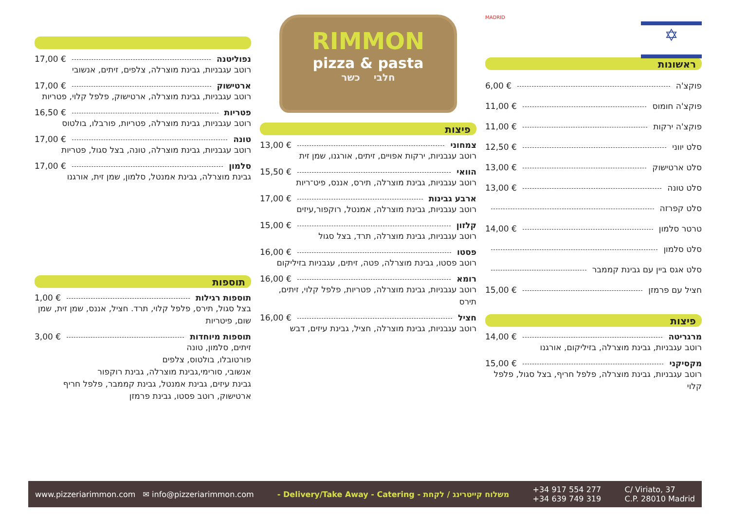✡
MADRID
ראשונות
פוקצ'ה 6,00 €
פוקצ'ה חומוס 11,00 €
פוקצ'ה ירקות 11,00 €
סלט יווני 12,50 €
סלט ארטישוק 13,00 €
סלט טונה 13,00 €
סלט קפרזה
טרטר סלמון 14,00 €
סלט סלמון
סלט אגס ביין עם גבינת קממבר
חציל עם פרמזן 15,00 €
פיצות
מרגריטה 14,00 €
רוטב עגבניות, גבינת מוצרלה, בזיליקום, אורגנו
מקסיקני 15,00 €
רוטב עגבניות, גבינת מוצרלה, פלפל חריף, בצל סגול, פלפל קלוי
RIMMON
pizza & pasta
חלבי כשר
פיצות
צמחוני 13,00 €
רוטב עגבניות, ירקות אפויים, זיתים, אורגנו, שמן זית
הוואי 15,50 €
רוטב עגבניות, גבינת מוצרלה, תירס, אננס, פיט־ריות
ארבע גבינות 17,00 €
רוטב עגבניות, גבינת מוצרלה, אמנטל, רוקפור,עיזים
קלזון 15,00 €
רוטב עגבניות, גבינת מוצרלה, תרד, בצל סגול
פסטו 16,00 €
רוטב פסטו, גבינת מוצרלה, פטה, זיתים, עגבניות בזיליקום
רומא 16,00 €
רוטב עגבניות, גבינת מוצרלה, פטריות, פלפל קלוי, זיתים, תירס
חציל 16,00 €
רוטב עגבניות, גבינת מוצרלה, חציל, גבינת עיזים, דבש
נפוליטנה 17,00 €
רוטב עגבניות, גבינת מוצרלה, צלפים, זיתים, אנשובי
ארטישוק 17,00 €
רוטב עגבניות, גבינת מוצרלה, ארטישוק, פלפל קלוי, פטריות
פטריות 16,50 €
רוטב עגבניות, גבינת מוצרלה, פטריות, פורבלו, בולטוס
טונה 17,00 €
רוטב עגבניות, גבינת מוצרלה, טונה, בצל סגול, פטריות
סלמון 17,00 €
גבינת מוצרלה, גבינת אמנטל, סלמון, שמן זית, אורגנו
תוספות
תוספות רגילות 1,00 €
בצל סגול, תירס, פלפל קלוי, תרד. חציל, אננס, שמן זית, שמן שום, פיטריות
תוספות מיוחדות 3,00 €
זיתים, סלמון, טונה
פורטובלו, בולטוס, צלפים
אנשובי, סורימי,גבינת מוצרלה, גבינת רוקפור
גבינת עיזים, גבינת אמנטל, גבינת קממבר, פלפל חריף
ארטישוק, רוטב פסטו, גבינת פרמזן
www.pizzeriarimmon.com ✉ info@pizzeriarimmon.com - Delivery/Take Away - Catering - משלוח קייטרינג / לקחת +34 917 554 277
+34 639 749 319 C/ Viriato, 37
C.P. 28010 Madrid